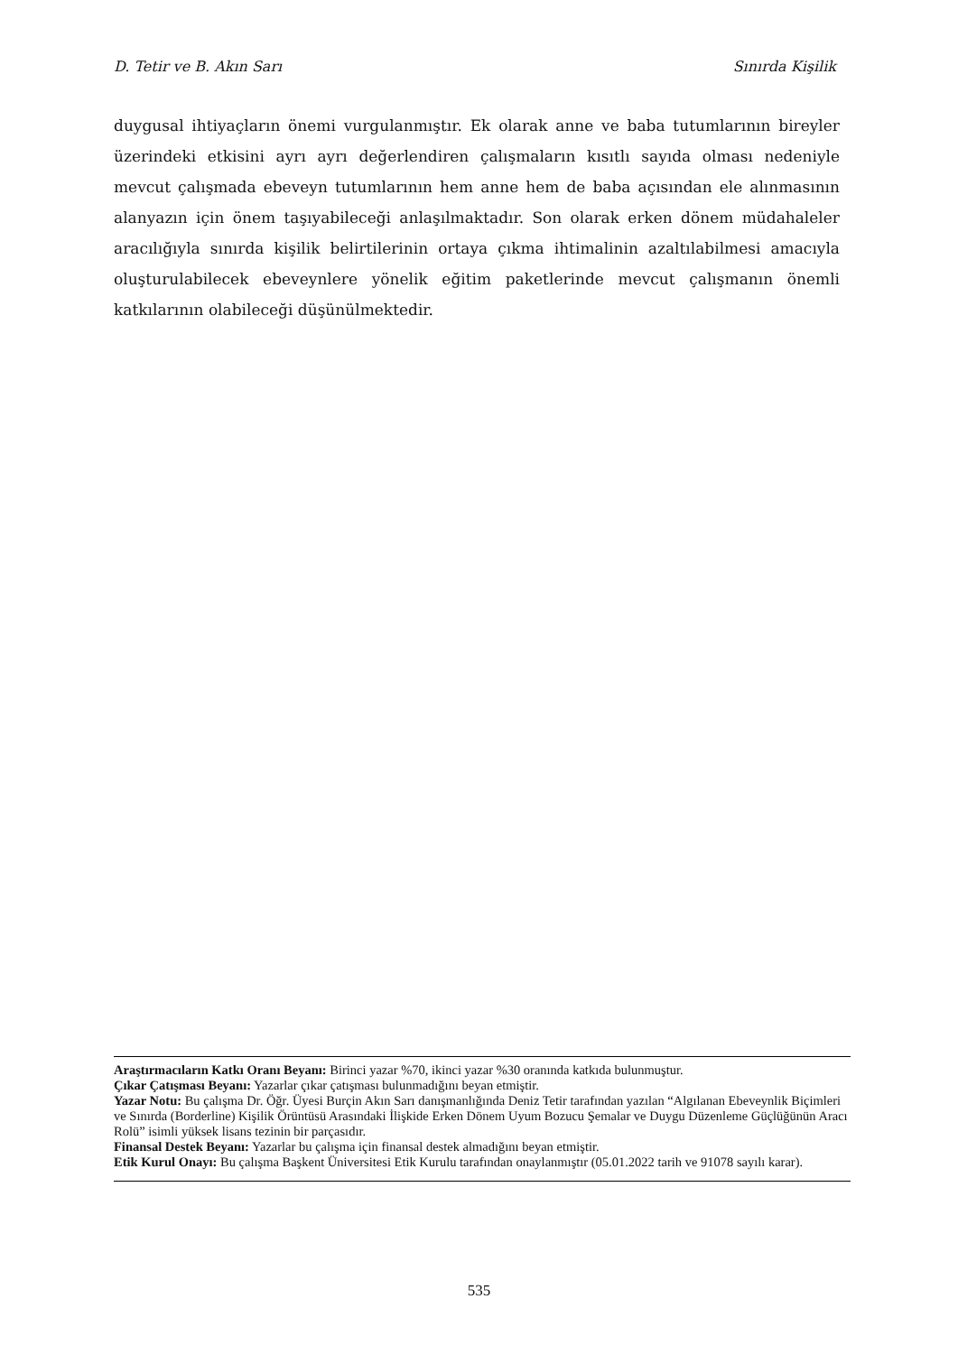D. Tetir ve B. Akın Sarı Sınırda Kişilik
duygusal ihtiyaçların önemi vurgulanmıştır. Ek olarak anne ve baba tutumlarının bireyler üzerindeki etkisini ayrı ayrı değerlendiren çalışmaların kısıtlı sayıda olması nedeniyle mevcut çalışmada ebeveyn tutumlarının hem anne hem de baba açısından ele alınmasının alanyazın için önem taşıyabileceği anlaşılmaktadır. Son olarak erken dönem müdahaleler aracılığıyla sınırda kişilik belirtilerinin ortaya çıkma ihtimalinin azaltılabilmesi amacıyla oluşturulabilecek ebeveynlere yönelik eğitim paketlerinde mevcut çalışmanın önemli katkılarının olabileceği düşünülmektedir.
Araştırmacıların Katkı Oranı Beyanı: Birinci yazar %70, ikinci yazar %30 oranında katkıda bulunmuştur.
Çıkar Çatışması Beyanı: Yazarlar çıkar çatışması bulunmadığını beyan etmiştir.
Yazar Notu: Bu çalışma Dr. Öğr. Üyesi Burçin Akın Sarı danışmanlığında Deniz Tetir tarafından yazılan “Algılanan Ebeveynlik Biçimleri ve Sınırda (Borderline) Kişilik Örüntüsü Arasındaki İlişkide Erken Dönem Uyum Bozucu Şemalar ve Duygu Düzenleme Güçlüğünün Aracı Rolü” isimli yüksek lisans tezinin bir parçasıdır.
Finansal Destek Beyanı: Yazarlar bu çalışma için finansal destek almadığını beyan etmiştir.
Etik Kurul Onayı: Bu çalışma Başkent Üniversitesi Etik Kurulu tarafından onaylanmıştır (05.01.2022 tarih ve 91078 sayılı karar).
535